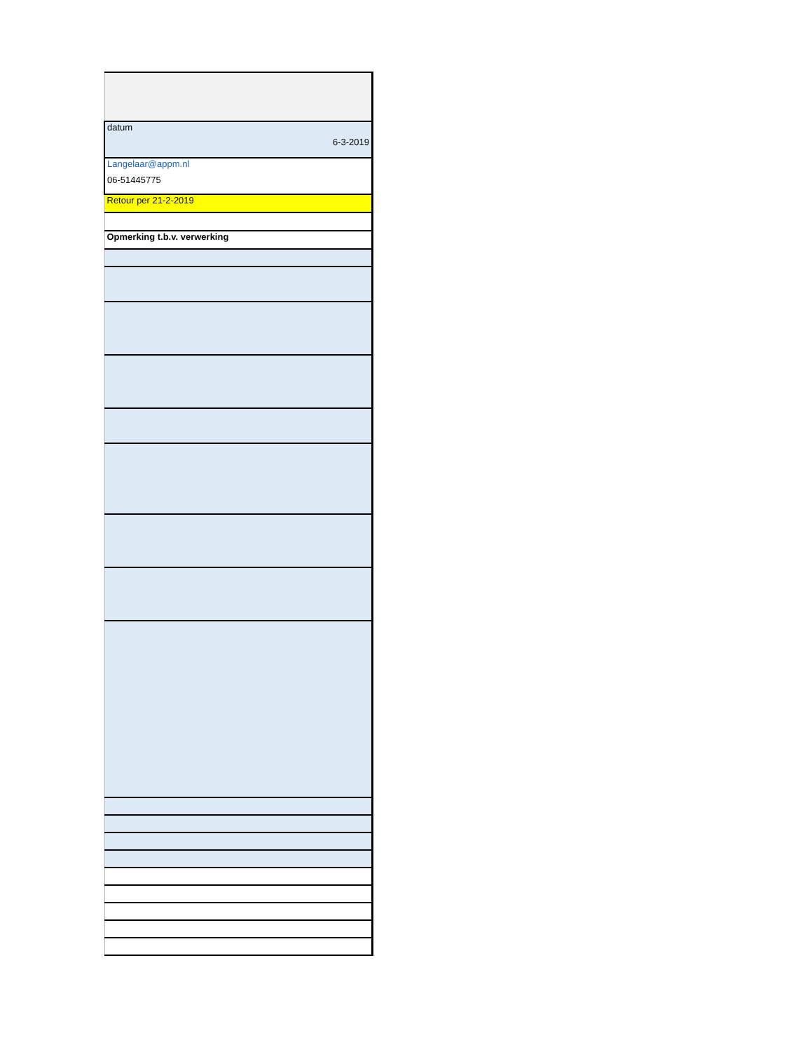| datum 6-3-2019 |
| Langelaar@appm.nl 06-51445775 |
| Retour per 21-2-2019 |
| Opmerking t.b.v. verwerking |